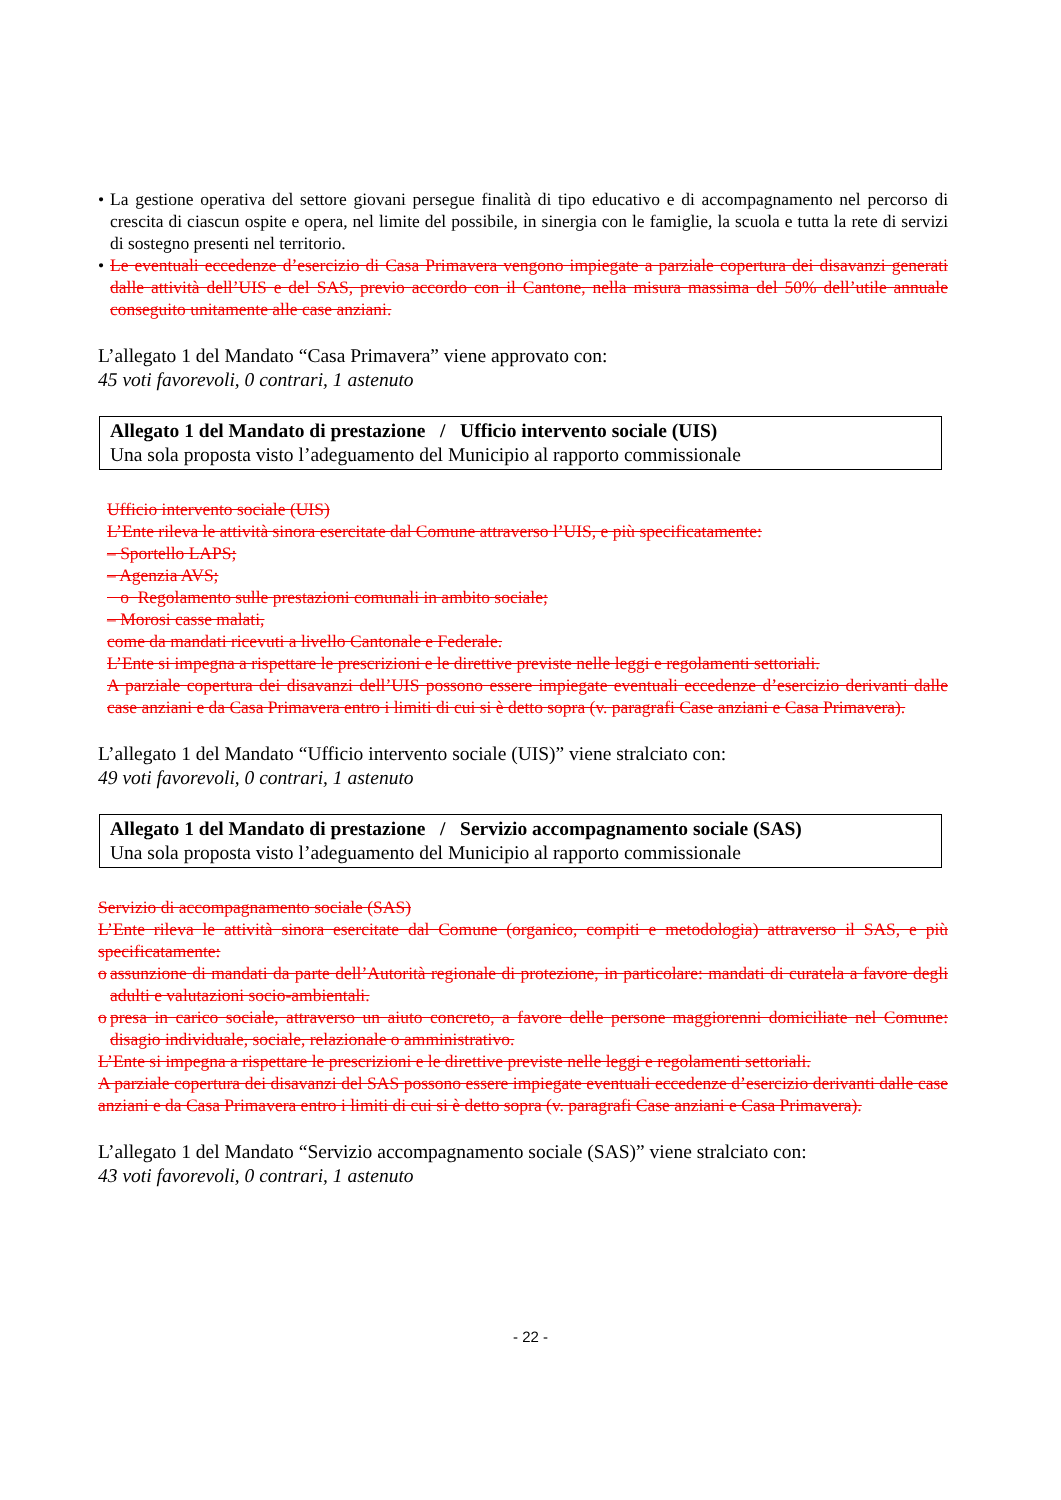• La gestione operativa del settore giovani persegue finalità di tipo educativo e di accompagnamento nel percorso di crescita di ciascun ospite e opera, nel limite del possibile, in sinergia con le famiglie, la scuola e tutta la rete di servizi di sostegno presenti nel territorio.
• Le eventuali eccedenze d’esercizio di Casa Primavera vengono impiegate a parziale copertura dei disavanzi generati dalle attività dell’UIS e del SAS, previo accordo con il Cantone, nella misura massima del 50% dell’utile annuale conseguito unitamente alle case anziani.
L’allegato 1 del Mandato “Casa Primavera” viene approvato con:
45 voti favorevoli, 0 contrari, 1 astenuto
Allegato 1 del Mandato di prestazione / Ufficio intervento sociale (UIS)
Una sola proposta visto l’adeguamento del Municipio al rapporto commissionale
Ufficio intervento sociale (UIS)
L’Ente rileva le attività sinora esercitate dal Comune attraverso l’UIS, e più specificatamente:
– Sportello LAPS;
– Agenzia AVS;
o Regolamento sulle prestazioni comunali in ambito sociale;
– Morosi casse malati,
come da mandati ricevuti a livello Cantonale e Federale.
L’Ente si impegna a rispettare le prescrizioni e le direttive previste nelle leggi e regolamenti settoriali.
A parziale copertura dei disavanzi dell’UIS possono essere impiegate eventuali eccedenze d’esercizio derivanti dalle case anziani e da Casa Primavera entro i limiti di cui si è detto sopra (v. paragrafi Case anziani e Casa Primavera).
L’allegato 1 del Mandato “Ufficio intervento sociale (UIS)” viene stralciato con:
49 voti favorevoli, 0 contrari, 1 astenuto
Allegato 1 del Mandato di prestazione / Servizio accompagnamento sociale (SAS)
Una sola proposta visto l’adeguamento del Municipio al rapporto commissionale
Servizio di accompagnamento sociale (SAS)
L’Ente rileva le attività sinora esercitate dal Comune (organico, compiti e metodologia) attraverso il SAS, e più specificatamente:
o assunzione di mandati da parte dell’Autorità regionale di protezione, in particolare: mandati di curatela a favore degli adulti e valutazioni socio-ambientali.
o presa in carico sociale, attraverso un aiuto concreto, a favore delle persone maggiorenni domiciliate nel Comune: disagio individuale, sociale, relazionale o amministrativo.
L’Ente si impegna a rispettare le prescrizioni e le direttive previste nelle leggi e regolamenti settoriali.
A parziale copertura dei disavanzi del SAS possono essere impiegate eventuali eccedenze d’esercizio derivanti dalle case anziani e da Casa Primavera entro i limiti di cui si è detto sopra (v. paragrafi Case anziani e Casa Primavera).
L’allegato 1 del Mandato “Servizio accompagnamento sociale (SAS)” viene stralciato con:
43 voti favorevoli, 0 contrari, 1 astenuto
- 22 -